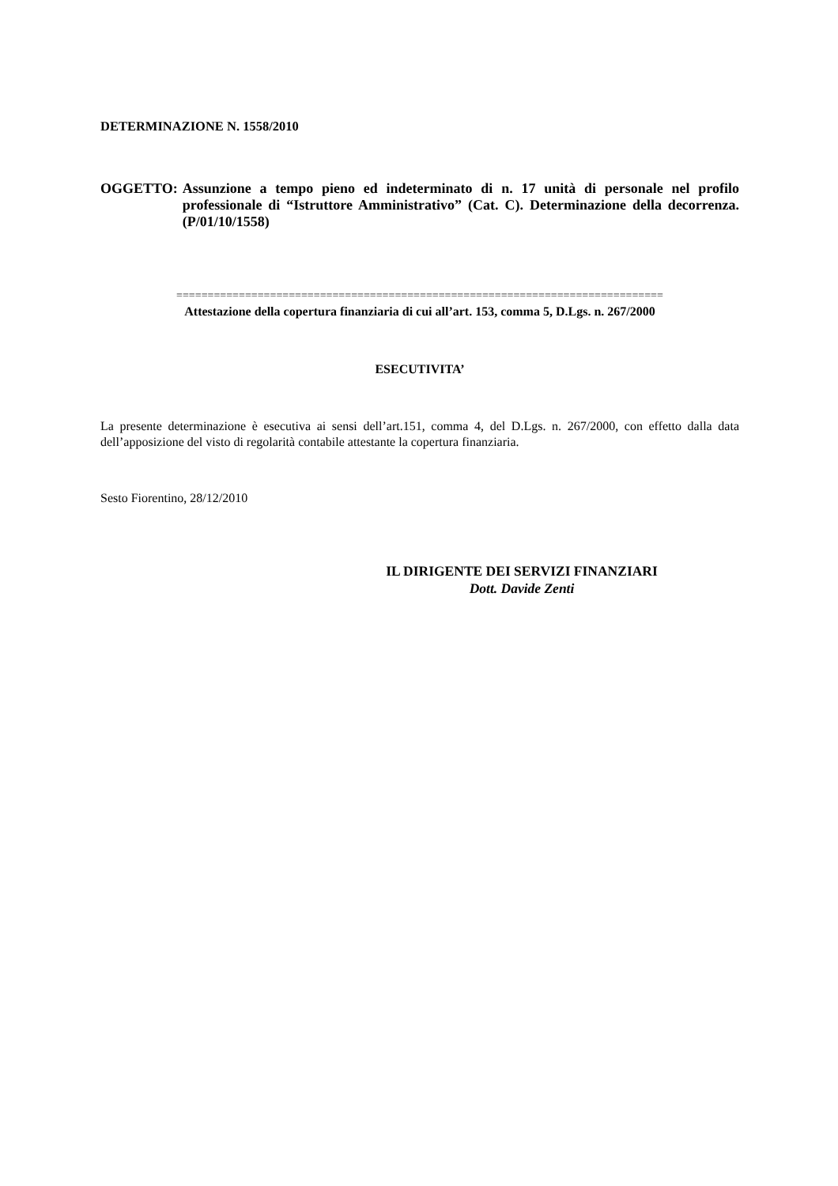DETERMINAZIONE N. 1558/2010
OGGETTO: Assunzione a tempo pieno ed indeterminato di n. 17 unità di personale nel profilo professionale di “Istruttore Amministrativo” (Cat. C). Determinazione della decorrenza. (P/01/10/1558)
==============================================================================
Attestazione della copertura finanziaria di cui all’art. 153, comma 5, D.Lgs. n. 267/2000
ESECUTIVITA’
La presente determinazione è esecutiva ai sensi dell’art.151, comma 4, del D.Lgs. n. 267/2000, con effetto dalla data dell’apposizione del visto di regolarità contabile attestante la copertura finanziaria.
Sesto Fiorentino, 28/12/2010
IL DIRIGENTE DEI SERVIZI FINANZIARI
Dott. Davide Zenti